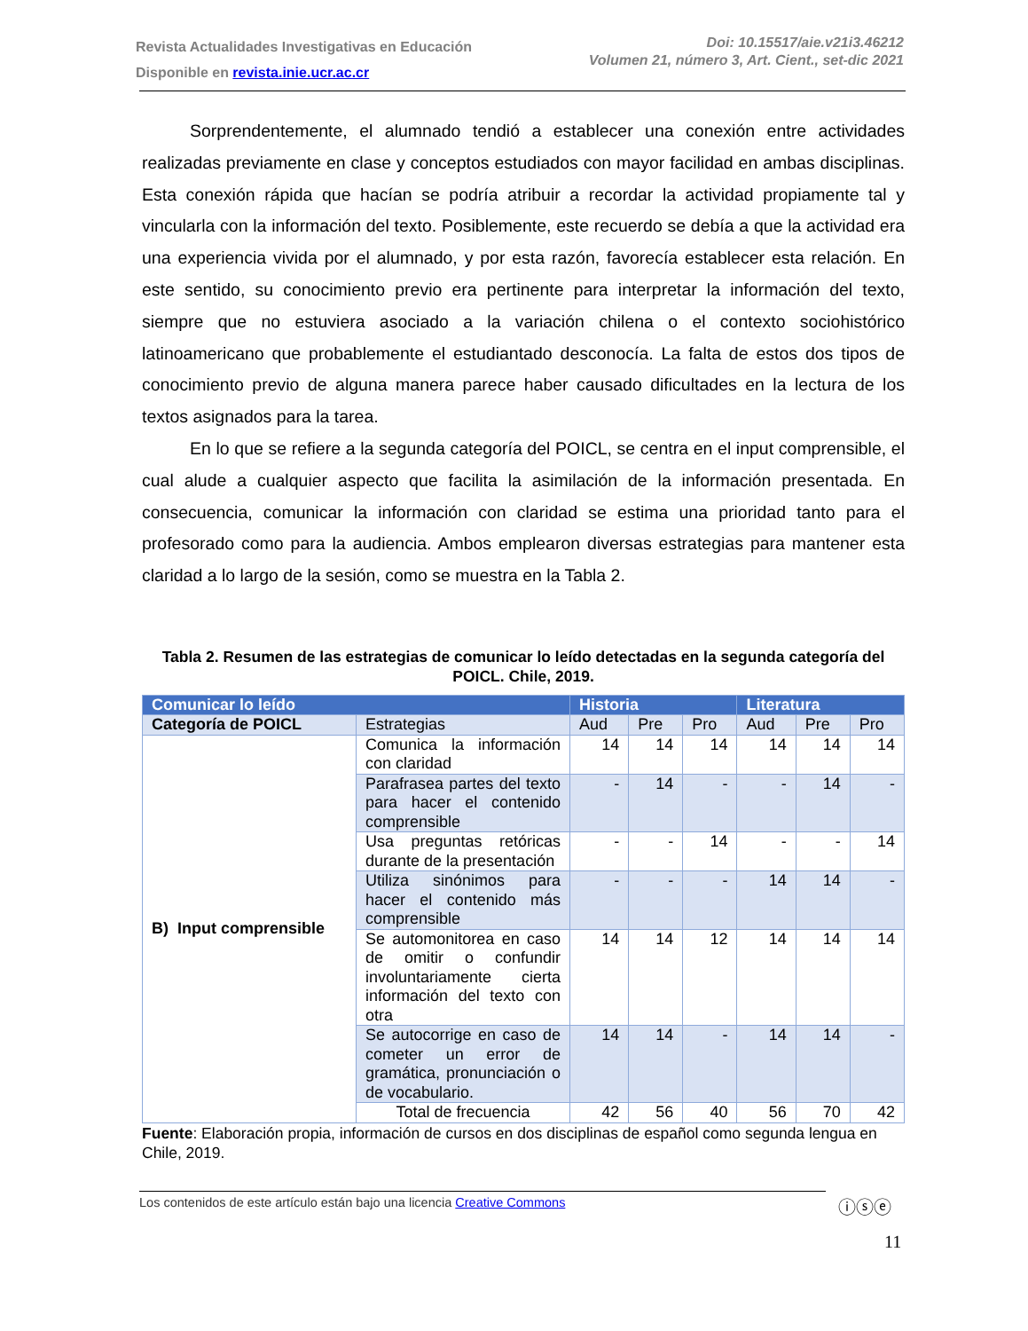Revista Actualidades Investigativas en Educación
Disponible en revista.inie.ucr.ac.cr
Doi: 10.15517/aie.v21i3.46212
Volumen 21, número 3, Art. Cient., set-dic 2021
Sorprendentemente, el alumnado tendió a establecer una conexión entre actividades realizadas previamente en clase y conceptos estudiados con mayor facilidad en ambas disciplinas. Esta conexión rápida que hacían se podría atribuir a recordar la actividad propiamente tal y vincularla con la información del texto. Posiblemente, este recuerdo se debía a que la actividad era una experiencia vivida por el alumnado, y por esta razón, favorecía establecer esta relación. En este sentido, su conocimiento previo era pertinente para interpretar la información del texto, siempre que no estuviera asociado a la variación chilena o el contexto sociohistórico latinoamericano que probablemente el estudiantado desconocía. La falta de estos dos tipos de conocimiento previo de alguna manera parece haber causado dificultades en la lectura de los textos asignados para la tarea.
En lo que se refiere a la segunda categoría del POICL, se centra en el input comprensible, el cual alude a cualquier aspecto que facilita la asimilación de la información presentada. En consecuencia, comunicar la información con claridad se estima una prioridad tanto para el profesorado como para la audiencia. Ambos emplearon diversas estrategias para mantener esta claridad a lo largo de la sesión, como se muestra en la Tabla 2.
Tabla 2. Resumen de las estrategias de comunicar lo leído detectadas en la segunda categoría del POICL. Chile, 2019.
| Comunicar lo leído | | Historia | | | Literatura | | |
| --- | --- | --- | --- | --- | --- | --- | --- |
| Categoría de POICL | Estrategias | Aud | Pre | Pro | Aud | Pre | Pro |
| B) Input comprensible | Comunica la información con claridad | 14 | 14 | 14 | 14 | 14 | 14 |
| | Parafrasea partes del texto para hacer el contenido comprensible | - | 14 | - | - | 14 | - |
| | Usa preguntas retóricas durante de la presentación | - | - | 14 | - | - | 14 |
| | Utiliza sinónimos para hacer el contenido más comprensible | - | - | - | 14 | 14 | - |
| | Se automonitorea en caso de omitir o confundir involuntariamente cierta información del texto con otra | 14 | 14 | 12 | 14 | 14 | 14 |
| | Se autocorrige en caso de cometer un error de gramática, pronunciación o de vocabulario. | 14 | 14 | - | 14 | 14 | - |
| | Total de frecuencia | 42 | 56 | 40 | 56 | 70 | 42 |
Fuente: Elaboración propia, información de cursos en dos disciplinas de español como segunda lengua en Chile, 2019.
Los contenidos de este artículo están bajo una licencia Creative Commons ⓘⓢⓔ
11